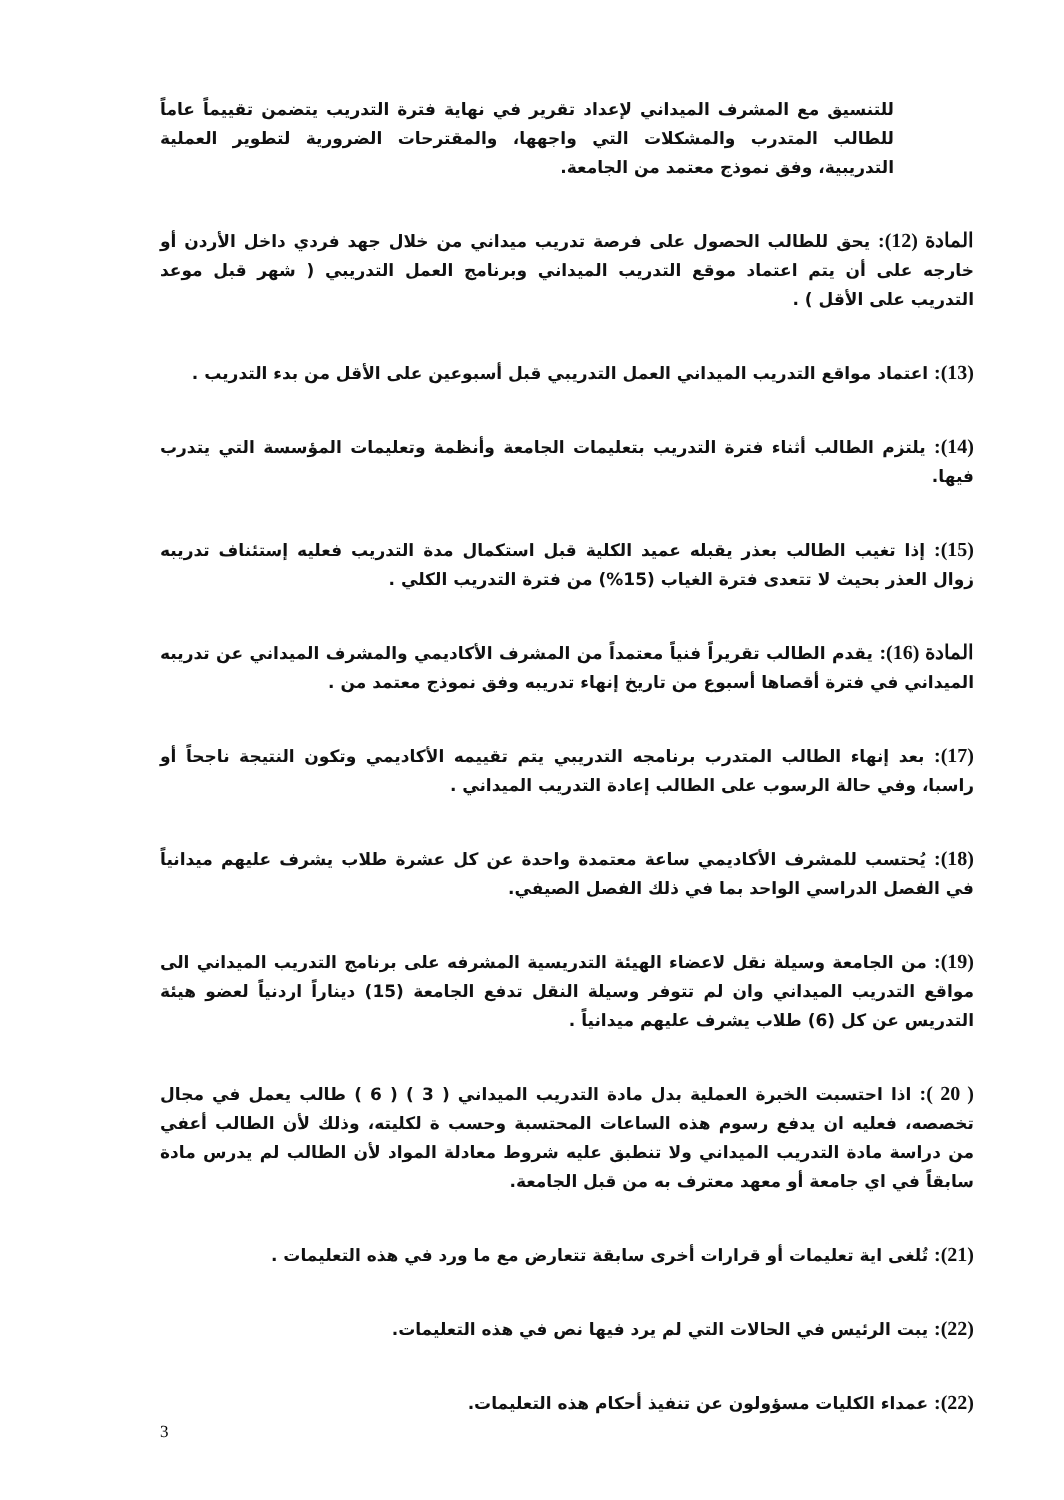للتنسيق مع المشرف الميداني لإعداد تقرير في نهاية فترة التدريب يتضمن تقييماً عاماً للطالب المتدرب والمشكلات التي واجهها، والمقترحات الضرورية لتطوير العملية التدريبية، وفق نموذج معتمد من الجامعة.
المادة (12): يحق للطالب الحصول على فرصة تدريب ميداني من خلال جهد فردي داخل الأردن أو خارجه على أن يتم اعتماد موقع التدريب الميداني وبرنامج العمل التدريبي ( شهر قبل موعد التدريب على الأقل ) .
(13): اعتماد مواقع التدريب الميداني العمل التدريبي قبل أسبوعين على الأقل من بدء التدريب .
(14): يلتزم الطالب أثناء فترة التدريب بتعليمات الجامعة وأنظمة وتعليمات المؤسسة التي يتدرب فيها.
(15): إذا تغيب الطالب بعذر يقبله عميد الكلية قبل استكمال مدة التدريب فعليه إستئناف تدريبه زوال العذر بحيث لا تتعدى فترة الغياب (15%) من فترة التدريب الكلي .
المادة (16): يقدم الطالب تقريراً فنياً معتمداً من المشرف الأكاديمي والمشرف الميداني عن تدريبه الميداني في فترة أقصاها أسبوع من تاريخ إنهاء تدريبه وفق نموذج معتمد من .
(17): بعد إنهاء الطالب المتدرب برنامجه التدريبي يتم تقييمه الأكاديمي وتكون النتيجة ناجحاً أو راسبا، وفي حالة الرسوب على الطالب إعادة التدريب الميداني .
(18): يُحتسب للمشرف الأكاديمي ساعة معتمدة واحدة عن كل عشرة طلاب يشرف عليهم ميدانياً في الفصل الدراسي الواحد بما في ذلك الفصل الصيفي.
(19): من الجامعة وسيلة نقل لاعضاء الهيئة التدريسية المشرفه على برنامج التدريب الميداني الى مواقع التدريب الميداني وان لم تتوفر وسيلة النقل تدفع الجامعة (15) ديناراً اردنياً لعضو هيئة التدريس عن كل (6) طلاب يشرف عليهم ميدانياً .
( 20 ): اذا احتسبت الخبرة العملية بدل مادة التدريب الميداني ( 3 ) ( 6 ) طالب يعمل في مجال تخصصه، فعليه ان يدفع رسوم هذه الساعات المحتسبة وحسب ة لكليته، وذلك لأن الطالب أعفي من دراسة مادة التدريب الميداني ولا تنطبق عليه شروط معادلة المواد لأن الطالب لم يدرس مادة سابقاً في اي جامعة أو معهد معترف به من قبل الجامعة.
(21): تُلغى اية تعليمات أو قرارات أخرى سابقة تتعارض مع ما ورد في هذه التعليمات .
(22): يبت الرئيس في الحالات التي لم يرد فيها نص في هذه التعليمات.
(22): عمداء الكليات مسؤولون عن تنفيذ أحكام هذه التعليمات.
3